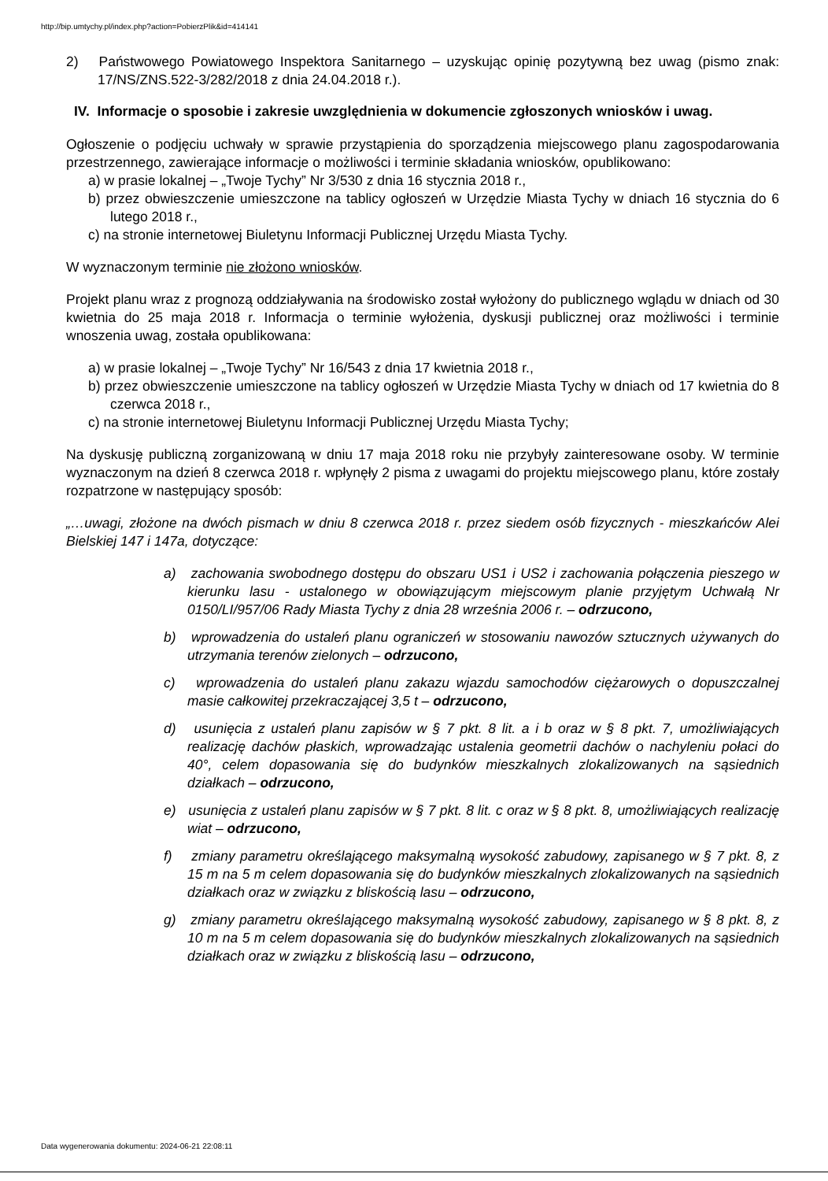http://bip.umtychy.pl/index.php?action=PobierzPlik&id=414141
2) Państwowego Powiatowego Inspektora Sanitarnego – uzyskując opinię pozytywną bez uwag (pismo znak: 17/NS/ZNS.522-3/282/2018 z dnia 24.04.2018 r.).
IV. Informacje o sposobie i zakresie uwzględnienia w dokumencie zgłoszonych wniosków i uwag.
Ogłoszenie o podjęciu uchwały w sprawie przystąpienia do sporządzenia miejscowego planu zagospodarowania przestrzennego, zawierające informacje o możliwości i terminie składania wniosków, opublikowano:
a) w prasie lokalnej – „Twoje Tychy” Nr 3/530 z dnia 16 stycznia 2018 r.,
b) przez obwieszczenie umieszczone na tablicy ogłoszeń w Urzędzie Miasta Tychy w dniach 16 stycznia do 6 lutego 2018 r.,
c) na stronie internetowej Biuletynu Informacji Publicznej Urzędu Miasta Tychy.
W wyznaczonym terminie nie złożono wniosków.
Projekt planu wraz z prognozą oddziaływania na środowisko został wyłożony do publicznego wglądu w dniach od 30 kwietnia do 25 maja 2018 r. Informacja o terminie wyłożenia, dyskusji publicznej oraz możliwości i terminie wnoszenia uwag, została opublikowana:
a) w prasie lokalnej – „Twoje Tychy” Nr 16/543 z dnia 17 kwietnia 2018 r.,
b) przez obwieszczenie umieszczone na tablicy ogłoszeń w Urzędzie Miasta Tychy w dniach od 17 kwietnia do 8 czerwca 2018 r.,
c) na stronie internetowej Biuletynu Informacji Publicznej Urzędu Miasta Tychy;
Na dyskusję publiczną zorganizowaną w dniu 17 maja 2018 roku nie przybyły zainteresowane osoby. W terminie wyznaczonym na dzień 8 czerwca 2018 r. wpłynęły 2 pisma z uwagami do projektu miejscowego planu, które zostały rozpatrzone w następujący sposób:
„…uwagi, złożone na dwóch pismach w dniu 8 czerwca 2018 r. przez siedem osób fizycznych - mieszkańców Alei Bielskiej 147 i 147a, dotyczące:
a) zachowania swobodnego dostępu do obszaru US1 i US2 i zachowania połączenia pieszego w kierunku lasu - ustalonego w obowiązującym miejscowym planie przyjętym Uchwałą Nr 0150/LI/957/06 Rady Miasta Tychy z dnia 28 września 2006 r. – odrzucono,
b) wprowadzenia do ustaleń planu ograniczeń w stosowaniu nawozów sztucznych używanych do utrzymania terenów zielonych – odrzucono,
c) wprowadzenia do ustaleń planu zakazu wjazdu samochodów ciężarowych o dopuszczalnej masie całkowitej przekraczającej 3,5 t – odrzucono,
d) usunięcia z ustaleń planu zapisów w § 7 pkt. 8 lit. a i b oraz w § 8 pkt. 7, umożliwiających realizację dachów płaskich, wprowadzając ustalenia geometrii dachów o nachyleniu połaci do 40°, celem dopasowania się do budynków mieszkalnych zlokalizowanych na sąsiednich działkach – odrzucono,
e) usunięcia z ustaleń planu zapisów w § 7 pkt. 8 lit. c oraz w § 8 pkt. 8, umożliwiających realizację wiat – odrzucono,
f) zmiany parametru określającego maksymalną wysokość zabudowy, zapisanego w § 7 pkt. 8, z 15 m na 5 m celem dopasowania się do budynków mieszkalnych zlokalizowanych na sąsiednich działkach oraz w związku z bliskością lasu – odrzucono,
g) zmiany parametru określającego maksymalną wysokość zabudowy, zapisanego w § 8 pkt. 8, z 10 m na 5 m celem dopasowania się do budynków mieszkalnych zlokalizowanych na sąsiednich działkach oraz w związku z bliskością lasu – odrzucono,
Data wygenerowania dokumentu: 2024-06-21 22:08:11